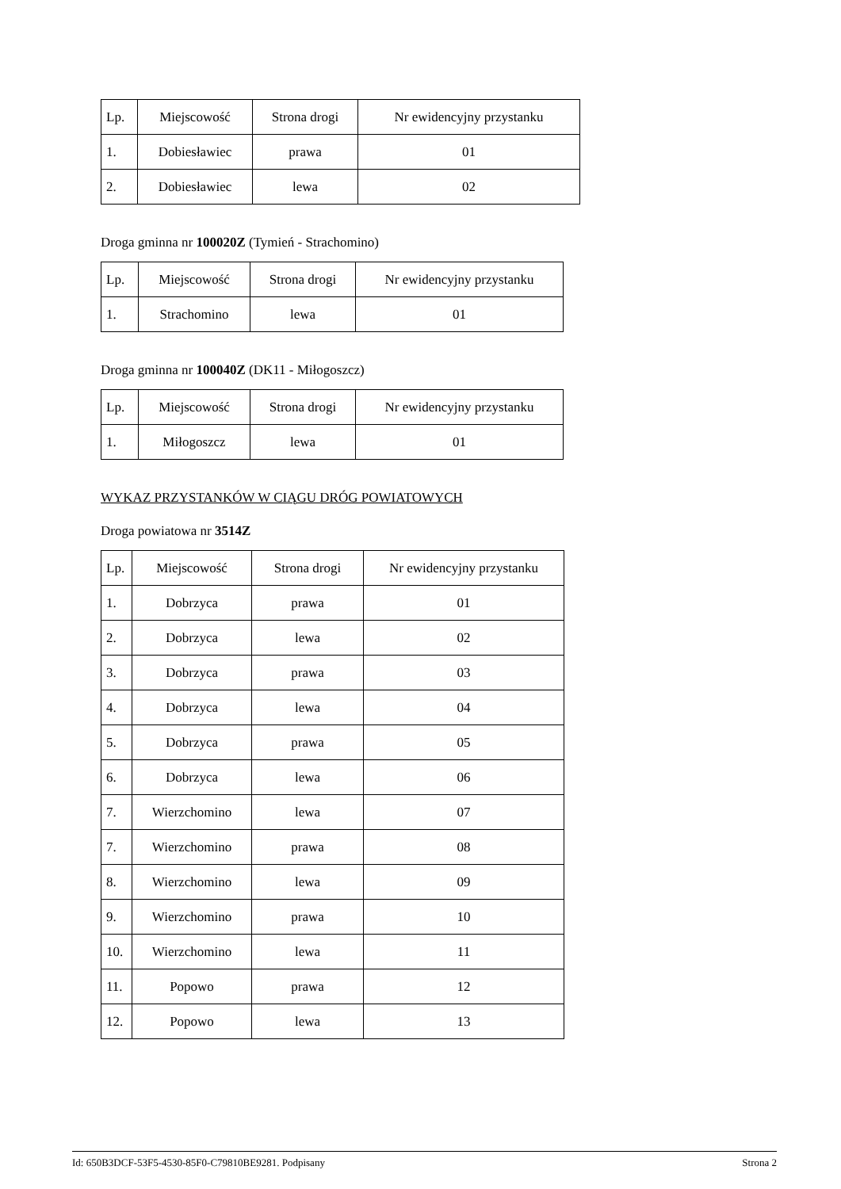| Lp. | Miejscowość | Strona drogi | Nr ewidencyjny przystanku |
| --- | --- | --- | --- |
| 1. | Dobiesławiec | prawa | 01 |
| 2. | Dobiesławiec | lewa | 02 |
Droga gminna nr 100020Z (Tymień - Strachomino)
| Lp. | Miejscowość | Strona drogi | Nr ewidencyjny przystanku |
| --- | --- | --- | --- |
| 1. | Strachomino | lewa | 01 |
Droga gminna nr 100040Z (DK11 - Miłogoszcz)
| Lp. | Miejscowość | Strona drogi | Nr ewidencyjny przystanku |
| --- | --- | --- | --- |
| 1. | Miłogoszcz | lewa | 01 |
WYKAZ PRZYSTANKÓW W CIĄGU DRÓG POWIATOWYCH
Droga powiatowa nr 3514Z
| Lp. | Miejscowość | Strona drogi | Nr ewidencyjny przystanku |
| --- | --- | --- | --- |
| 1. | Dobrzyca | prawa | 01 |
| 2. | Dobrzyca | lewa | 02 |
| 3. | Dobrzyca | prawa | 03 |
| 4. | Dobrzyca | lewa | 04 |
| 5. | Dobrzyca | prawa | 05 |
| 6. | Dobrzyca | lewa | 06 |
| 7. | Wierzchomino | lewa | 07 |
| 7. | Wierzchomino | prawa | 08 |
| 8. | Wierzchomino | lewa | 09 |
| 9. | Wierzchomino | prawa | 10 |
| 10. | Wierzchomino | lewa | 11 |
| 11. | Popowo | prawa | 12 |
| 12. | Popowo | lewa | 13 |
Id: 650B3DCF-53F5-4530-85F0-C79810BE9281. Podpisany Strona 2